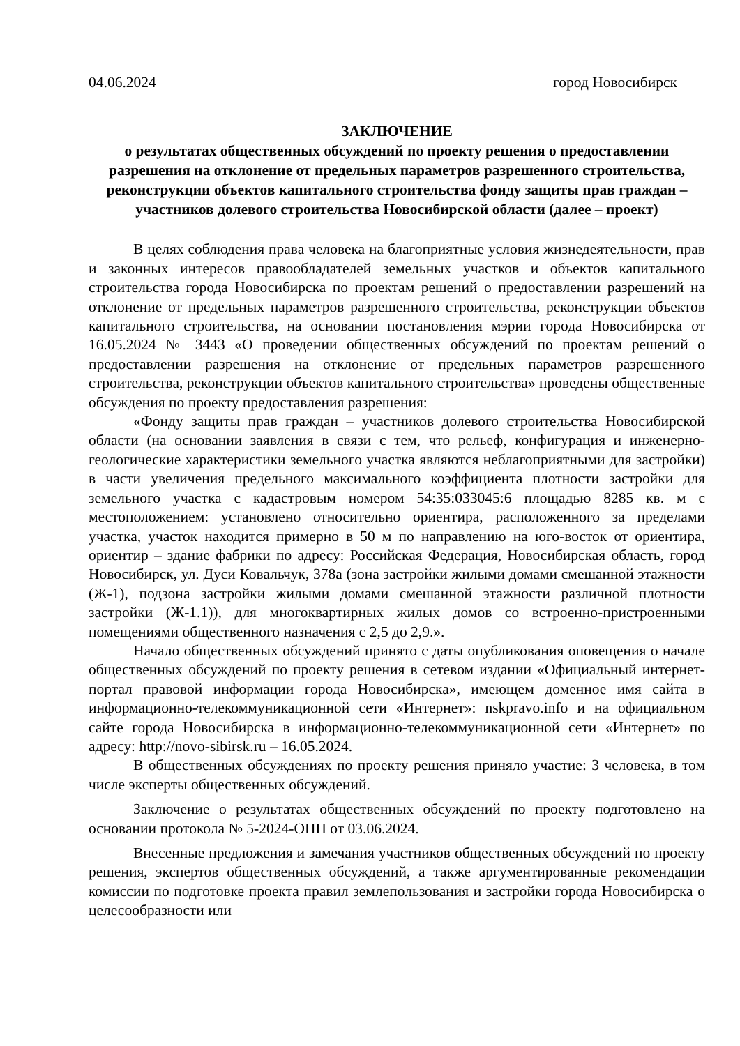04.06.2024 город Новосибирск
ЗАКЛЮЧЕНИЕ
о результатах общественных обсуждений по проекту решения о предоставлении разрешения на отклонение от предельных параметров разрешенного строительства, реконструкции объектов капитального строительства фонду защиты прав граждан – участников долевого строительства Новосибирской области (далее – проект)
В целях соблюдения права человека на благоприятные условия жизнедеятельности, прав и законных интересов правообладателей земельных участков и объектов капитального строительства города Новосибирска по проектам решений о предоставлении разрешений на отклонение от предельных параметров разрешенного строительства, реконструкции объектов капитального строительства, на основании постановления мэрии города Новосибирска от 16.05.2024 № 3443 «О проведении общественных обсуждений по проектам решений о предоставлении разрешения на отклонение от предельных параметров разрешенного строительства, реконструкции объектов капитального строительства» проведены общественные обсуждения по проекту предоставления разрешения:
«Фонду защиты прав граждан – участников долевого строительства Новосибирской области (на основании заявления в связи с тем, что рельеф, конфигурация и инженерно-геологические характеристики земельного участка являются неблагоприятными для застройки) в части увеличения предельного максимального коэффициента плотности застройки для земельного участка с кадастровым номером 54:35:033045:6 площадью 8285 кв. м с местоположением: установлено относительно ориентира, расположенного за пределами участка, участок находится примерно в 50 м по направлению на юго-восток от ориентира, ориентир – здание фабрики по адресу: Российская Федерация, Новосибирская область, город Новосибирск, ул. Дуси Ковальчук, 378а (зона застройки жилыми домами смешанной этажности (Ж-1), подзона застройки жилыми домами смешанной этажности различной плотности застройки (Ж-1.1)), для многоквартирных жилых домов со встроенно-пристроенными помещениями общественного назначения с 2,5 до 2,9.».
Начало общественных обсуждений принято с даты опубликования оповещения о начале общественных обсуждений по проекту решения в сетевом издании «Официальный интернет-портал правовой информации города Новосибирска», имеющем доменное имя сайта в информационно-телекоммуникационной сети «Интернет»: nskpravo.info и на официальном сайте города Новосибирска в информационно-телекоммуникационной сети «Интернет» по адресу: http://novo-sibirsk.ru – 16.05.2024.
В общественных обсуждениях по проекту решения приняло участие: 3 человека, в том числе эксперты общественных обсуждений.
Заключение о результатах общественных обсуждений по проекту подготовлено на основании протокола № 5-2024-ОПП от 03.06.2024.
Внесенные предложения и замечания участников общественных обсуждений по проекту решения, экспертов общественных обсуждений, а также аргументированные рекомендации комиссии по подготовке проекта правил землепользования и застройки города Новосибирска о целесообразности или